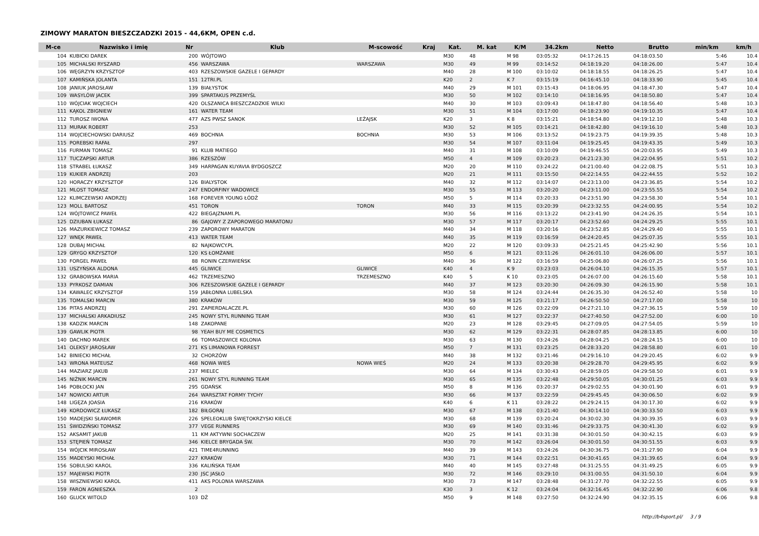ZIMOWY MARATON BIESZCZADZKI 2015 - 44,6KM, OPEN c.d.
| M-ce | Nazwisko i imię | Nr | Klub | M-scowość | Kraj | Kat. | M. kat | K/M | 34.2km | Netto | Brutto | min/km | km/h |
| --- | --- | --- | --- | --- | --- | --- | --- | --- | --- | --- | --- | --- | --- |
| 104 | KUBICKI DAREK | 200 | WÓJTOWO | | | M30 | 48 | M 98 | 03:05:32 | 04:17:26.15 | 04:18:03.50 | 5:46 | 10.4 |
| 105 | MICHALSKI RYSZARD | 456 | WARSZAWA | WARSZAWA | | M30 | 49 | M 99 | 03:14:52 | 04:18:19.20 | 04:18:26.00 | 5:47 | 10.4 |
| 106 | WĘGRZYN KRZYSZTOF | 403 | RZESZOWSKIE GAZELE I GEPARDY | | | M40 | 28 | M 100 | 03:10:02 | 04:18:18.55 | 04:18:26.25 | 5:47 | 10.4 |
| 107 | KAMIŃSKA JOLANTA | 151 | 12TRI.PL | | | K20 | 2 | K 7 | 03:15:19 | 04:16:45.10 | 04:18:33.90 | 5:45 | 10.4 |
| 108 | JANIUK JAROSŁAW | 139 | BIAŁYSTOK | | | M40 | 29 | M 101 | 03:15:43 | 04:18:06.95 | 04:18:47.30 | 5:47 | 10.4 |
| 109 | WASYLÓW JACEK | 399 | SPARTAKUS PRZEMYŚL | | | M30 | 50 | M 102 | 03:14:10 | 04:18:16.95 | 04:18:50.80 | 5:47 | 10.4 |
| 110 | WÓJCIAK WOJCIECH | 420 | OLSZANICA BIESZCZADZKIE WILKI | | | M40 | 30 | M 103 | 03:09:43 | 04:18:47.80 | 04:18:56.40 | 5:48 | 10.3 |
| 111 | KĄKOL ZBIGNIEW | 161 | WATER TEAM | | | M30 | 51 | M 104 | 03:17:00 | 04:18:23.90 | 04:19:10.35 | 5:47 | 10.4 |
| 112 | TUROSZ IWONA | 477 | AZS PWSZ SANOK | LEŻAJSK | | K20 | 3 | K 8 | 03:15:21 | 04:18:54.80 | 04:19:12.10 | 5:48 | 10.3 |
| 113 | MURAK ROBERT | 253 | | | | M30 | 52 | M 105 | 03:14:21 | 04:18:42.80 | 04:19:16.10 | 5:48 | 10.3 |
| 114 | WOJCIECHOWSKI DARIUSZ | 469 | BOCHNIA | BOCHNIA | | M30 | 53 | M 106 | 03:13:52 | 04:19:23.75 | 04:19:39.35 | 5:48 | 10.3 |
| 115 | POREBSKI RAFAŁ | 297 | | | | M30 | 54 | M 107 | 03:11:04 | 04:19:25.45 | 04:19:43.35 | 5:49 | 10.3 |
| 116 | FURMAN TOMASZ | 91 | KLUB MATIEGO | | | M40 | 31 | M 108 | 03:10:09 | 04:19:46.55 | 04:20:03.95 | 5:49 | 10.3 |
| 117 | TUCZAPSKI ARTUR | 386 | RZESZÓW | | | M50 | 4 | M 109 | 03:20:23 | 04:21:23.30 | 04:22:04.95 | 5:51 | 10.2 |
| 118 | STRABEL ŁUKASZ | 349 | HARPAGAN KUYAVIA BYDGOSZCZ | | | M20 | 20 | M 110 | 03:24:22 | 04:21:00.40 | 04:22:08.75 | 5:51 | 10.3 |
| 119 | KUKIER ANDRZEJ | 203 | | | | M20 | 21 | M 111 | 03:15:50 | 04:22:14.55 | 04:22:44.55 | 5:52 | 10.2 |
| 120 | HORACZY KRZYSZTOF | 126 | BIALYSTOK | | | M40 | 32 | M 112 | 03:14:07 | 04:23:13.00 | 04:23:36.85 | 5:54 | 10.2 |
| 121 | MLOST TOMASZ | 247 | ENDORFINY WADOWICE | | | M30 | 55 | M 113 | 03:20:20 | 04:23:11.00 | 04:23:55.55 | 5:54 | 10.2 |
| 122 | KLIMCZEWSKI ANDRZEJ | 168 | FOREVER YOUNG ŁÓDŹ | | | M50 | 5 | M 114 | 03:20:33 | 04:23:51.90 | 04:23:58.30 | 5:54 | 10.1 |
| 123 | MOLL BARTOSZ | 451 | TORON | TORON | | M40 | 33 | M 115 | 03:20:39 | 04:23:32.55 | 04:24:00.95 | 5:54 | 10.2 |
| 124 | WÓJTOWICZ PAWEŁ | 422 | BIEGAJZNAMI.PL | | | M30 | 56 | M 116 | 03:13:22 | 04:23:41.90 | 04:24:26.35 | 5:54 | 10.1 |
| 125 | DZIUBAN ŁUKASZ | 86 | GAJOWY Z ZAPOROWEGO MARATONU | | | M30 | 57 | M 117 | 03:20:17 | 04:23:52.60 | 04:24:29.25 | 5:55 | 10.1 |
| 126 | MAZURKIEWICZ TOMASZ | 239 | ZAPOROWY MARATON | | | M40 | 34 | M 118 | 03:20:16 | 04:23:52.85 | 04:24:29.40 | 5:55 | 10.1 |
| 127 | WNĘK PAWEŁ | 413 | WATER TEAM | | | M40 | 35 | M 119 | 03:16:59 | 04:24:20.45 | 04:25:07.35 | 5:55 | 10.1 |
| 128 | DUBAJ MICHAŁ | 82 | NAJKOWCY.PL | | | M20 | 22 | M 120 | 03:09:33 | 04:25:21.45 | 04:25:42.90 | 5:56 | 10.1 |
| 129 | GRYGO KRZYSZTOF | 120 | KS ŁOMŻANIE | | | M50 | 6 | M 121 | 03:11:26 | 04:26:01.10 | 04:26:06.00 | 5:57 | 10.1 |
| 130 | FORGEL PAWEŁ | 88 | RONIN CZERWIEŃSK | | | M40 | 36 | M 122 | 03:16:59 | 04:25:06.80 | 04:26:07.25 | 5:56 | 10.1 |
| 131 | USZYŃSKA ALDONA | 445 | GLIWICE | GLIWICE | | K40 | 4 | K 9 | 03:23:03 | 04:26:04.10 | 04:26:15.35 | 5:57 | 10.1 |
| 132 | GRABOWSKA MARIA | 462 | TRZEMESZNO | TRZEMESZNO | | K40 | 5 | K 10 | 03:23:05 | 04:26:07.00 | 04:26:15.60 | 5:58 | 10.1 |
| 133 | PYRKOSZ DAMIAN | 306 | RZESZOWSKIE GAZELE I GEPARDY | | | M40 | 37 | M 123 | 03:20:30 | 04:26:09.30 | 04:26:15.90 | 5:58 | 10.1 |
| 134 | KAWALEC KRZYSZTOF | 159 | JABŁONNA LUBELSKA | | | M30 | 58 | M 124 | 03:24:44 | 04:26:35.30 | 04:26:52.40 | 5:58 | 10 |
| 135 | TOMALSKI MARCIN | 380 | KRAKÓW | | | M30 | 59 | M 125 | 03:21:17 | 04:26:50.50 | 04:27:17.00 | 5:58 | 10 |
| 136 | PITAS ANDRZEJ | 291 | ZAPIERDALACZE.PL | | | M30 | 60 | M 126 | 03:22:09 | 04:27:21.10 | 04:27:36.15 | 5:59 | 10 |
| 137 | MICHALSKI ARKADIUSZ | 245 | NOWY STYL RUNNING TEAM | | | M30 | 61 | M 127 | 03:22:37 | 04:27:40.50 | 04:27:52.00 | 6:00 | 10 |
| 138 | KADZIK MARCIN | 148 | ZAKOPANE | | | M20 | 23 | M 128 | 03:29:45 | 04:27:09.05 | 04:27:54.05 | 5:59 | 10 |
| 139 | GAWLIK PIOTR | 98 | YEAH BUY ME COSMETICS | | | M30 | 62 | M 129 | 03:22:31 | 04:28:07.85 | 04:28:13.85 | 6:00 | 10 |
| 140 | DACHNO MAREK | 66 | TOMASZOWICE KOLONIA | | | M30 | 63 | M 130 | 03:24:26 | 04:28:04.25 | 04:28:24.15 | 6:00 | 10 |
| 141 | OLEKSY JAROSŁAW | 271 | KS LIMANOWA FORREST | | | M50 | 7 | M 131 | 03:23:25 | 04:28:33.20 | 04:28:58.80 | 6:01 | 10 |
| 142 | BINIECKI MICHAŁ | 32 | CHORZÓW | | | M40 | 38 | M 132 | 03:21:46 | 04:29:16.10 | 04:29:20.45 | 6:02 | 9.9 |
| 143 | WRONA MATEUSZ | 468 | NOWA WIEŚ | NOWA WIEŚ | | M20 | 24 | M 133 | 03:20:38 | 04:29:28.70 | 04:29:45.95 | 6:02 | 9.9 |
| 144 | MAZIARZ JAKUB | 237 | MIELEC | | | M30 | 64 | M 134 | 03:30:43 | 04:28:59.05 | 04:29:58.50 | 6:01 | 9.9 |
| 145 | NIŻNIK MARCIN | 261 | NOWY STYL RUNNING TEAM | | | M30 | 65 | M 135 | 03:22:48 | 04:29:50.05 | 04:30:01.25 | 6:03 | 9.9 |
| 146 | POBŁOCKI JAN | 295 | GDAŃSK | | | M50 | 8 | M 136 | 03:20:37 | 04:29:02.55 | 04:30:01.90 | 6:01 | 9.9 |
| 147 | NOWICKI ARTUR | 264 | WARSZTAT FORMY TYCHY | | | M30 | 66 | M 137 | 03:22:59 | 04:29:45.45 | 04:30:06.50 | 6:02 | 9.9 |
| 148 | LIGĘZA JOASIA | 216 | KRAKÓW | | | K40 | 6 | K 11 | 03:28:22 | 04:29:24.15 | 04:30:17.30 | 6:02 | 9.9 |
| 149 | KORDOWICZ ŁUKASZ | 182 | BIŁGORAJ | | | M30 | 67 | M 138 | 03:21:40 | 04:30:14.10 | 04:30:33.50 | 6:03 | 9.9 |
| 150 | MADEJSKI SŁAWOMIR | 226 | SPELEOKLUB ŚWIĘTOKRZYSKI KIELCE | | | M30 | 68 | M 139 | 03:20:24 | 04:30:02.30 | 04:30:39.35 | 6:03 | 9.9 |
| 151 | ŚWIDZIŃSKI TOMASZ | 377 | VEGE RUNNERS | | | M30 | 69 | M 140 | 03:31:46 | 04:29:33.75 | 04:30:41.30 | 6:02 | 9.9 |
| 152 | AKSAMIT JAKUB | 11 | KM AKTYWNI SOCHACZEW | | | M20 | 25 | M 141 | 03:31:38 | 04:30:01.50 | 04:30:42.15 | 6:03 | 9.9 |
| 153 | STĘPIEŃ TOMASZ | 346 | KIELCE BRYGADA ŚW. | | | M30 | 70 | M 142 | 03:26:04 | 04:30:01.50 | 04:30:51.55 | 6:03 | 9.9 |
| 154 | WÓJCIK MIROSŁAW | 421 | TIME4RUNNING | | | M40 | 39 | M 143 | 03:24:26 | 04:30:36.75 | 04:31:27.90 | 6:04 | 9.9 |
| 155 | MADEYSKI MICHAŁ | 227 | KRAKÓW | | | M30 | 71 | M 144 | 03:22:51 | 04:30:41.65 | 04:31:39.65 | 6:04 | 9.9 |
| 156 | SOBULSKI KAROL | 336 | KALIŃSKA TEAM | | | M40 | 40 | M 145 | 03:27:48 | 04:31:25.55 | 04:31:49.25 | 6:05 | 9.9 |
| 157 | MAJEWSKI PIOTR | 230 | JSC JASŁO | | | M30 | 72 | M 146 | 03:29:10 | 04:31:00.55 | 04:31:50.10 | 6:04 | 9.9 |
| 158 | WISZNIEWSKI KAROL | 411 | AKS POLONIA WARSZAWA | | | M30 | 73 | M 147 | 03:28:48 | 04:31:27.70 | 04:32:22.55 | 6:05 | 9.9 |
| 159 | FARON AGNIESZKA | 2 | | | | K30 | 3 | K 12 | 03:24:04 | 04:32:16.45 | 04:32:22.90 | 6:06 | 9.8 |
| 160 | GLUCK WITOLD | 103 | DŹ | | | M50 | 9 | M 148 | 03:27:50 | 04:32:24.90 | 04:32:35.15 | 6:06 | 9.8 |
http://b4sport.pl/ 3 / 9